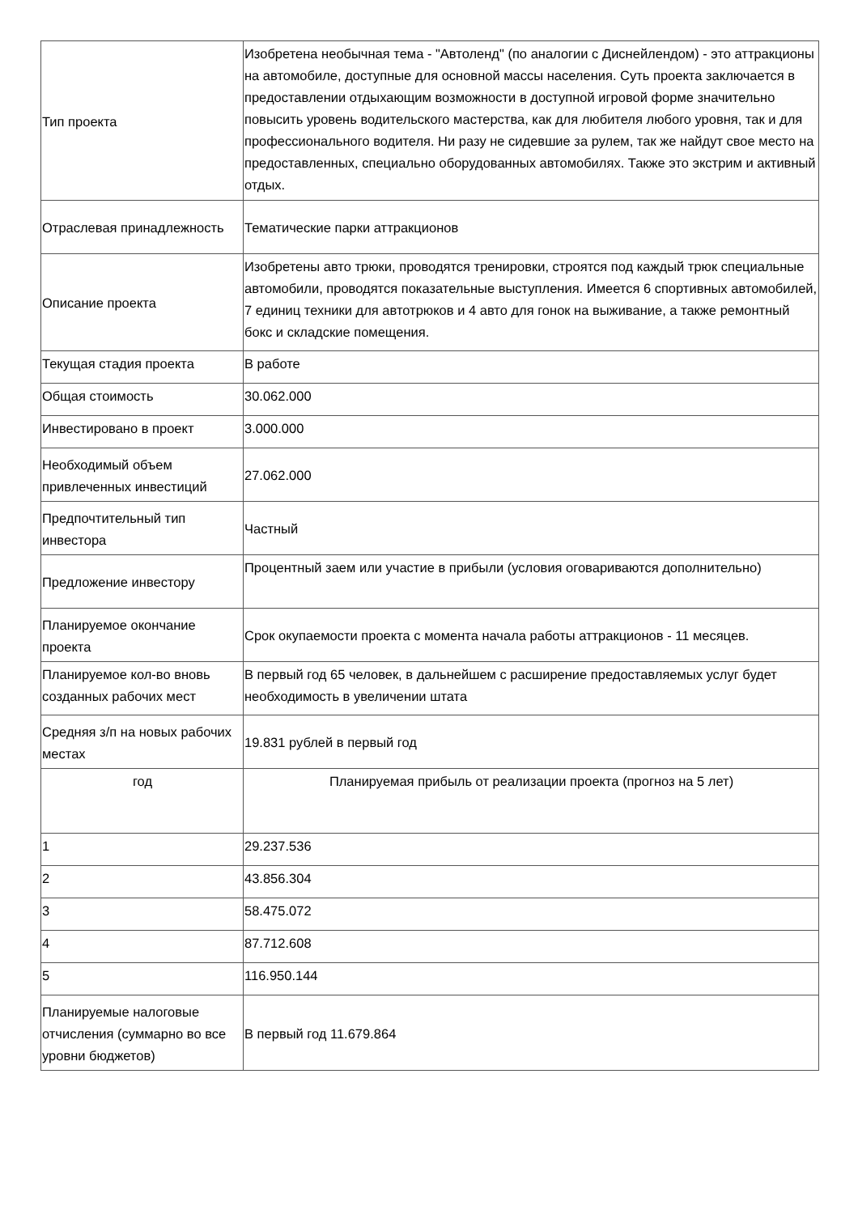| Тип проекта | Изобретена необычная тема - "Автоленд" (по аналогии с Диснейлендом) - это аттракционы на автомобиле, доступные для основной массы населения. Суть проекта заключается в предоставлении отдыхающим возможности в доступной игровой форме значительно повысить уровень водительского мастерства, как для любителя любого уровня, так и для профессионального водителя. Ни разу не сидевшие за рулем, так же найдут свое место на предоставленных, специально оборудованных автомобилях. Также это экстрим и активный отдых. |
| Отраслевая принадлежность | Тематические парки аттракционов |
| Описание проекта | Изобретены авто трюки, проводятся тренировки, строятся под каждый трюк специальные автомобили, проводятся показательные выступления. Имеется 6 спортивных автомобилей, 7 единиц техники для автотрюков и 4 авто для гонок на выживание, а также ремонтный бокс и складские помещения. |
| Текущая стадия проекта | В работе |
| Общая стоимость | 30.062.000 |
| Инвестировано в проект | 3.000.000 |
| Необходимый объем привлеченных инвестиций | 27.062.000 |
| Предпочтительный тип инвестора | Частный |
| Предложение инвестору | Процентный заем или участие в прибыли (условия оговариваются дополнительно) |
| Планируемое окончание проекта | Срок окупаемости проекта с момента начала работы аттракционов - 11 месяцев. |
| Планируемое кол-во вновь созданных рабочих мест | В первый год 65 человек, в дальнейшем с расширение предоставляемых услуг будет необходимость в увеличении штата |
| Средняя з/п на новых рабочих местах | 19.831 рублей в первый год |
| год | Планируемая прибыль от реализации проекта (прогноз на 5 лет) |
| 1 | 29.237.536 |
| 2 | 43.856.304 |
| 3 | 58.475.072 |
| 4 | 87.712.608 |
| 5 | 116.950.144 |
| Планируемые налоговые отчисления (суммарно во все уровни бюджетов) | В первый год 11.679.864 |